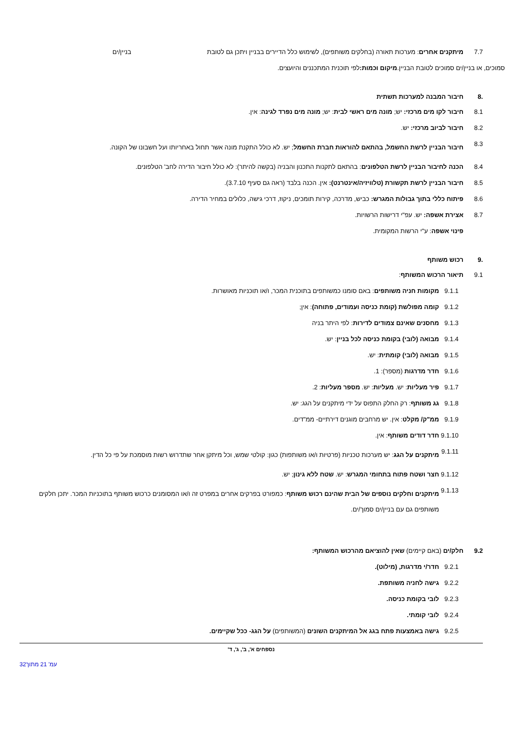7.7 מיתקנים אחרים: מערכות תאורה (בחלקים משותפים), לשימוש כלל הדיירים בבניין ויתכן גם לטובת בניין/ים
סמוכים, או בניין/ים סמוכים לטובת הבניין. מיקום וכמות: לפי תוכנית המתכננים והיועצים.
.8 חיבור המבנה למערכות תשתית
8.1 חיבור לקו מים מרכזי: יש; מונה מים ראשי לבית: יש; מונה מים נפרד לגינה: אין.
8.2 חיבור לביוב מרכזי: יש.
8.3 חיבור הבניין לרשת החשמל, בהתאם להוראות חברת החשמל; יש. לא כולל התקנת מונה אשר תחול באחריותו ועל חשבונו של הקונה.
8.4 הכנה לחיבור הבניין לרשת הטלפונים: בהתאם לתקנות התכנון והבניה (בקשה להיתר): לא כולל חיבור הדירה לחב' הטלפונים.
8.5 חיבור הבניין לרשת תקשורת (טלוויזיה/אינטרנט): אין. הכנה בלבד (ראה גם סעיף 3.7.10).
8.6 פיתוח כללי בתוך גבולות המגרש: כביש, מדרכה, קירות תומכים, ניקוז, דרכי גישה, כלולים במחיר הדירה.
8.7 אצירת אשפה: יש. עפ"י דרישות הרשויות.
פינוי אשפה: ע"י הרשות המקומית.
.9 רכוש משותף
9.1 תיאור הרכוש המשותף:
9.1.1 מקומות חניה משותפים: באם סומנו כמשותפים בתוכנית המכר, ו/או תוכניות מאושרות.
9.1.2 קומה מפולשת (קומת כניסה ועמודים, פתוחה): אין;
9.1.3 מחסנים שאינם צמודים לדירות: לפי היתר בניה
9.1.4 מבואה (לובי) בקומת כניסה לכל בניין: יש.
9.1.5 מבואה (לובי) קומתית: יש.
9.1.6 חדר מדרגות (מספר): 1.
9.1.7 פיר מעליות: יש. מעליות: יש. מספר מעליות: 2.
9.1.8 גג משותף: רק החלק התפוס על ידי מיתקנים על הגג: יש.
9.1.9 ממ"ק/ מקלט: אין. יש מרחבים מוגנים דירתיים- ממ"דים.
9.1.10 חדר דודים משותף: אין.
9.1.11 מיתקנים על הגג: יש מערכות טכניות (פרטיות ו/או משותפות) כגון: קולטי שמש, וכל מיתקן אחר שתדרוש רשות מוסמכת על פי כל הדין.
9.1.12 חצר ושטח פתוח בתחומי המגרש: יש. שטח ללא גינון; יש.
9.1.13 מיתקנים וחלקים נוספים של הבית שהינם רכוש משותף: כמפורט בפרקים אחרים במפרט זה ו/או המסומנים כרכוש משותף בתוכניות המכר. יתכן חלקים משותפים גם עם בניין/ים סמוך/ים.
9.2 חלק/ים (באם קיימים) שאין להוציאם מהרכוש המשותף:
9.2.1 חדר/י מדרגות, (מילוט).
9.2.2 גישה לחניה משותפת.
9.2.3 לובי בקומת כניסה.
9.2.4 לובי קומתי.
9.2.5 גישה באמצעות פתח בגג אל המיתקנים השונים (המשותפים) על הגג- ככל שקיימים.
נספחים א', ב', ג', ד'
עמ' 21 מתוך32